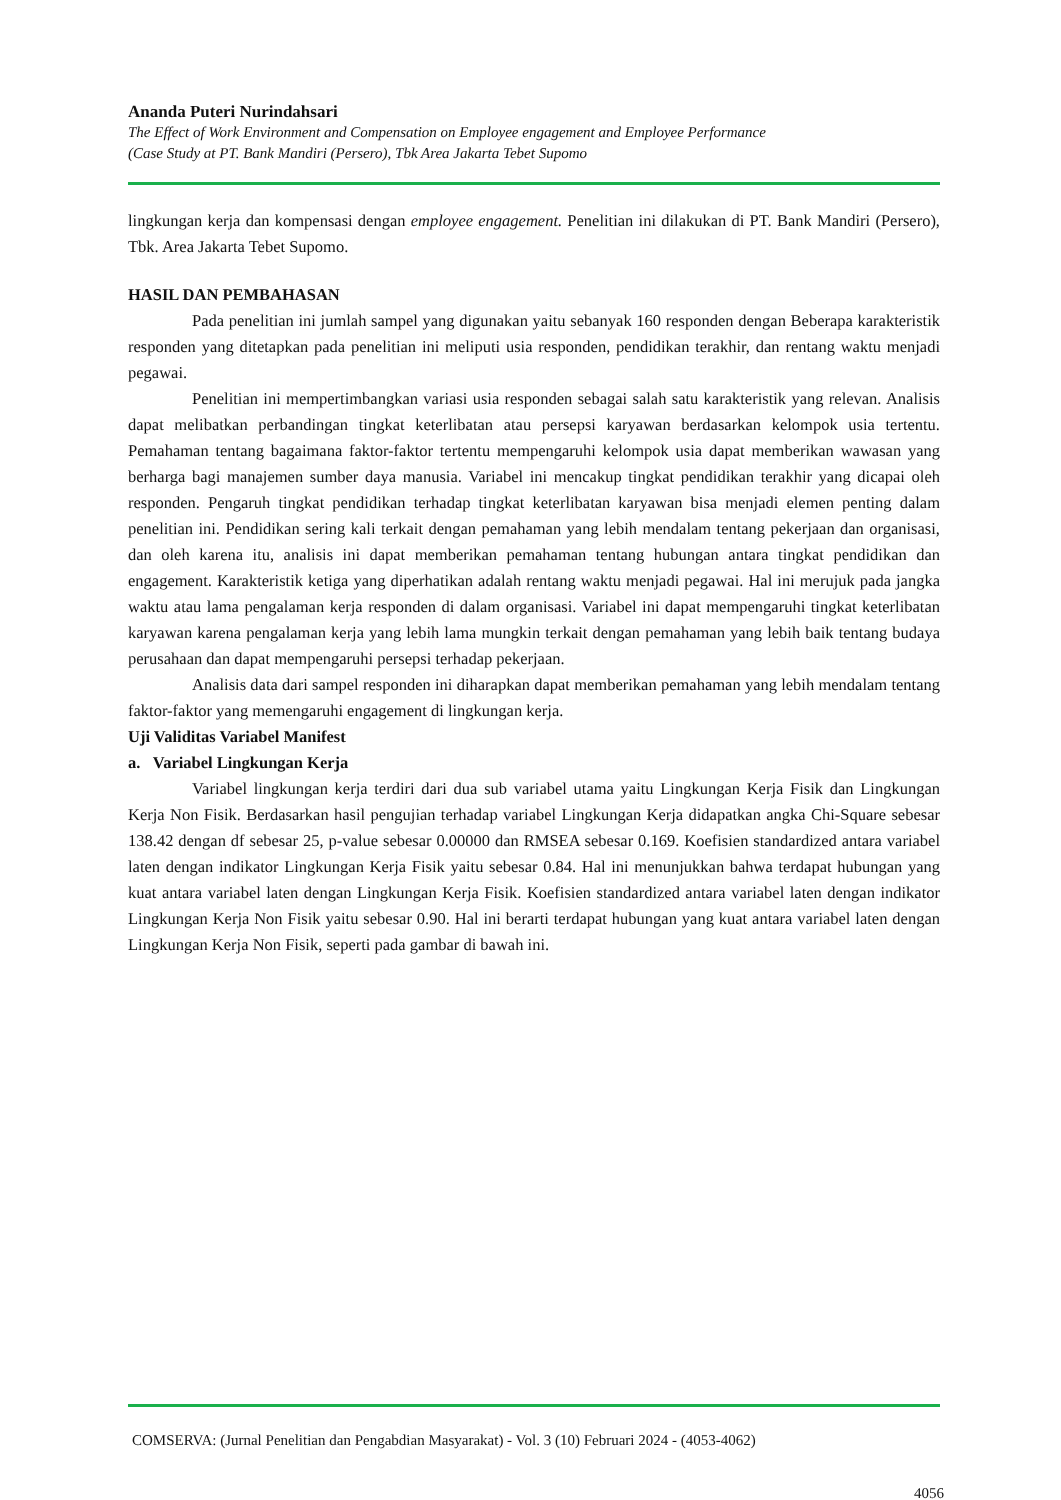Ananda Puteri Nurindahsari
The Effect of Work Environment and Compensation on Employee engagement and Employee Performance
(Case Study at PT. Bank Mandiri (Persero), Tbk Area Jakarta Tebet Supomo
lingkungan kerja dan kompensasi dengan employee engagement. Penelitian ini dilakukan di PT. Bank Mandiri (Persero), Tbk. Area Jakarta Tebet Supomo.
HASIL DAN PEMBAHASAN
Pada penelitian ini jumlah sampel yang digunakan yaitu sebanyak 160 responden dengan Beberapa karakteristik responden yang ditetapkan pada penelitian ini meliputi usia responden, pendidikan terakhir, dan rentang waktu menjadi pegawai.
Penelitian ini mempertimbangkan variasi usia responden sebagai salah satu karakteristik yang relevan. Analisis dapat melibatkan perbandingan tingkat keterlibatan atau persepsi karyawan berdasarkan kelompok usia tertentu. Pemahaman tentang bagaimana faktor-faktor tertentu mempengaruhi kelompok usia dapat memberikan wawasan yang berharga bagi manajemen sumber daya manusia. Variabel ini mencakup tingkat pendidikan terakhir yang dicapai oleh responden. Pengaruh tingkat pendidikan terhadap tingkat keterlibatan karyawan bisa menjadi elemen penting dalam penelitian ini. Pendidikan sering kali terkait dengan pemahaman yang lebih mendalam tentang pekerjaan dan organisasi, dan oleh karena itu, analisis ini dapat memberikan pemahaman tentang hubungan antara tingkat pendidikan dan engagement. Karakteristik ketiga yang diperhatikan adalah rentang waktu menjadi pegawai. Hal ini merujuk pada jangka waktu atau lama pengalaman kerja responden di dalam organisasi. Variabel ini dapat mempengaruhi tingkat keterlibatan karyawan karena pengalaman kerja yang lebih lama mungkin terkait dengan pemahaman yang lebih baik tentang budaya perusahaan dan dapat mempengaruhi persepsi terhadap pekerjaan.
Analisis data dari sampel responden ini diharapkan dapat memberikan pemahaman yang lebih mendalam tentang faktor-faktor yang memengaruhi engagement di lingkungan kerja.
Uji Validitas Variabel Manifest
a. Variabel Lingkungan Kerja
Variabel lingkungan kerja terdiri dari dua sub variabel utama yaitu Lingkungan Kerja Fisik dan Lingkungan Kerja Non Fisik. Berdasarkan hasil pengujian terhadap variabel Lingkungan Kerja didapatkan angka Chi-Square sebesar 138.42 dengan df sebesar 25, p-value sebesar 0.00000 dan RMSEA sebesar 0.169. Koefisien standardized antara variabel laten dengan indikator Lingkungan Kerja Fisik yaitu sebesar 0.84. Hal ini menunjukkan bahwa terdapat hubungan yang kuat antara variabel laten dengan Lingkungan Kerja Fisik. Koefisien standardized antara variabel laten dengan indikator Lingkungan Kerja Non Fisik yaitu sebesar 0.90. Hal ini berarti terdapat hubungan yang kuat antara variabel laten dengan Lingkungan Kerja Non Fisik, seperti pada gambar di bawah ini.
COMSERVA: (Jurnal Penelitian dan Pengabdian Masyarakat) - Vol. 3 (10) Februari 2024 - (4053-4062)
4056